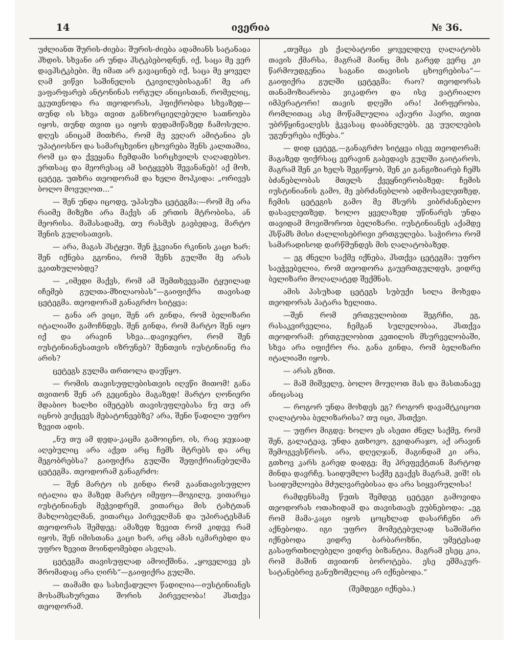14 ივერია № 36.
უძლიანთ შურის-ძიება: შურის-ძიება ადამიანს სატანაჲა ჰხდის. სხვანი არ უნდა ჰსტკბებოდნენ, იქ, საცა მე ვერ დავჰსტკბები. მე იმათ არ გავაცინებ იქ, საცა მე ყოველ ღამ ვიწვი საშინელის ტკივილებისაგან! მე არ ვაფარფარებ ანტონინას ორგულ ანიცისთან, რომელიც, ეკუთვნოდა რა თეოდორას, ჰფიქრობდა სხვაზედ—თუნდ ის სხვა თვით განხორციელებული სათნოება იყოს, თუნდ თვით ცა იყოს დედამიწაზედ ჩამოსული. დღეს ანიცამ მითხრა, რომ მე ვეღარ ამიტანია ეს უპატიოსნო და სამარცხვინო ცხოვრება შენს კალთაშია, რომ ცა და ქვეყანა ჩემდამი სირცხვილს ღაღადებსო. ერთსაც და მეორესაც ამ სიტყვებს შევანანებ! აქ მოხ, ცეტეგ, უთხრა თეოდორამ და ხელი მოჰკიდა: „ორივეს ბოლო მოვუღოთ...“
— შენ უნდა იცოდე, უპასუხა ცეტეგმა:—რომ მე არა რაიმე მიზეზი არა მაქვს ან ერთის მტრობისა, ან მეორისა. მაშასადამე, თუ რასმეს გავბედავ, მარტო შენის გულისათვის.
— არა, მაგას ჰსტყუი. შენ ჭკვიანი რკინის კაცი ხარ: შენ იქნება გგონია, რომ შენს გულში მე არას ვკითხულობდე?
— „იმედი მაქვს, რომ ამ შემთხვევაში ტყუილად იჩემებ გულთა-მხილაობას“—გაიფიქრა თავისად ცეტეგმა. თეოდორამ განაგრძო სიტყვა:
— განა არ ვიცი, შენ არ გინდა, რომ ბელიზარი იტალიაში გამოჩნდეს. შენ გინდა, რომ მარტო შენ იყო იქ და არავინ სხვა...დავიჯერო, რომ შენ იუსტინიანესათვის იზრუნებ? შენთვის იუსტინიანე რა არის?
ცეტეგს გულმა თრთოლა დაუწყო.
— რომის თავისუფლებისთვის იღვწი მითომ! განა თვითონ შენ არ გეცინება მაგაზედ! მარტო ღონიერი მდაბიო ხალხი იმეტებს თავისუფლებასა ნუ თუ არ იცნობ ვიქცევს მებატონეებზე? არა, შენი წადილი უფრო ზევით ადის.
„ნუ თუ ამ დედა-კაცმა გამოიცნო, ის, რაც ჯეჯაად აღებულიც არა აქვთ არც ჩემს მტრებს და არც მეგობრებსა? გაიფიქრა გულში შეფიქრიანებულმა ცეტეგმა. თეოდორამ განაგრძო:
— შენ მარტო ის გინდა რომ გაანთავისუფლო იტალია და მაზედ მარტო იმეფო—მოგილე, ვითარცა იუსტინიანეს მეჭვიდრემ, ვითარცა მის ტახტთან მახლობელმან, ვითარცა პირველმან და უპირატესმან თეოდორას შემდეგ: ამაზედ ზევით რომ კიდევ რამ იყოს, შენ იმისთანა კაცი ხარ, არც ამას იკმარებდი და უფრო ზევით მოინდომებდი ასვლას.
ცეტეგმა თავისუფლად ამოიქშინა. „ყოველივე ეს შრომადაც არა ღირს“—გაიფიქრა გულში.
— თამამი და სასიქადულო წადილია—იუსტინიანეს მოსამსახურეთა შორის პირველობა! ჰსთქვა თეოდორამ.
„თუმცა ეს ქალბატონი ყოველდღე ღალატობს თავის ქმარსა, მაგრამ მაინც მის გარედ ვერც კი წარმოუდგენია საგანი თავისის ცხოვრებისა“—გაიფიქრა გულში ცეტეგმა: რაო? თეოდორას თანამოზიარობა ვიკადრო და ისე ვატრიალო იმპერატორი! თავის დღეში არა! პირფერობა, რომლითაც ასე მოწამლულია აქაური ჰაერი, თვით უბრწყინვალესს ჭკვასაც დააბნელებს. ეგ უუღლების უგუნურება იქნება.“
— დიდ ცეტეგ,—განაგრძო სიტყვა ისევ თეოდორამ: მაგაზედ ფიქრსაც ვერავინ გაბედავს გულში გაიტაროს, მაგრამ შენ კი ხელს შეგიწყობ, შენ კი განგიზიარებ ჩემს ბძანებლობას მთელს ქვეყნიერობაზედ: ჩემის იუსტინიანის გამო, მე ვბრძანებლობ ადმოსავლეთზედ, ჩემის ცეტეგის გამო მე მსურს ვიბრძანებლო დასავლეთზედ. ხოლო ყველაზედ უწინარეს უნდა თავიდამ მოვიშოროთ ბელიზარი. იუსტინიანეს აქამდე ჰსწამს მისი ძალლისებრივი ერთგულება. საჭიროა რომ სამარადისოდ დარწმუნდეს მის ღალატობაზედ.
— ეგ ძნელი საქმე იქნება, ჰსთქვა ცეტეგმა: უფრო საეჭვებელია, რომ თეოდორა გაუერთგულდეს, ვიდრე ბელიზარი მოღალატედ შექმნას.
ამის პასუხად ცეტეგს სუბუქი სილა მოხვდა თეოდორას პატარა ხელითა.
—შენ რომ ერთგულობით შეგრჩი, ეგ, რასაკვირველია, ჩემგან სულელობაა, ჰსთქვა თეოდორამ: ერთგულობით კეთილის მსურველობაში, სხვა არა იფიქრო რა. განა გინდა, რომ ბელიზარი იტალიაში იყოს.
— არას გზით.
— მაშ მიშველე, ბოლო მოუღოთ მას და მასთანავე ანიცასაც
— როგორ უნდა მოხდეს ეგ? როგორ დავამტკიცოთ ღალატობა ბელიზარისა? თუ იცი, ჰსთქვი.
— უფრო მიგდე: ხოლო ეს ასეთი ძნელ საქმე, რომ შენ, გალატეავ, უნდა გთხოვო, გვიდარაჯო, აქ არავინ შემოგვესწროს. არა, დღეღჯან, მაგინდამ კი არა, გთხოვ კარს გარედ დადგე; მე პრეფექტთან მარტოდ მინდა დავრჩე. საიდუმლო საქმე გვაქვს მაგრამ, ვიშ! ის საიდუმლოება მძულვარებისაა და არა სიყვარულისა!
რამდენსამე წუთს შემდეგ ცეტეგი გამოვიდა თეოდორას ოთახიდამ და თავისთავს ეუბნებოდა: „ეგ რომ მამა-კაცი იყოს ცოცხლად დასარჩენი არ აქნებოდა. იგი უფრო მომეტებულად საშიშარი იქნებოდა ვიდრე ბარბაროზნი, უმეტესად გასაფრთხილებელი ვიდრე ბიზანტია. მაგრამ ესეც კია, რომ მაშინ თვითონ ბოროტება. ესე ეშმაკურ-სატანებრივ განუზომელიც არ იქნებოდა.“
(შემდეგი იქნება.)